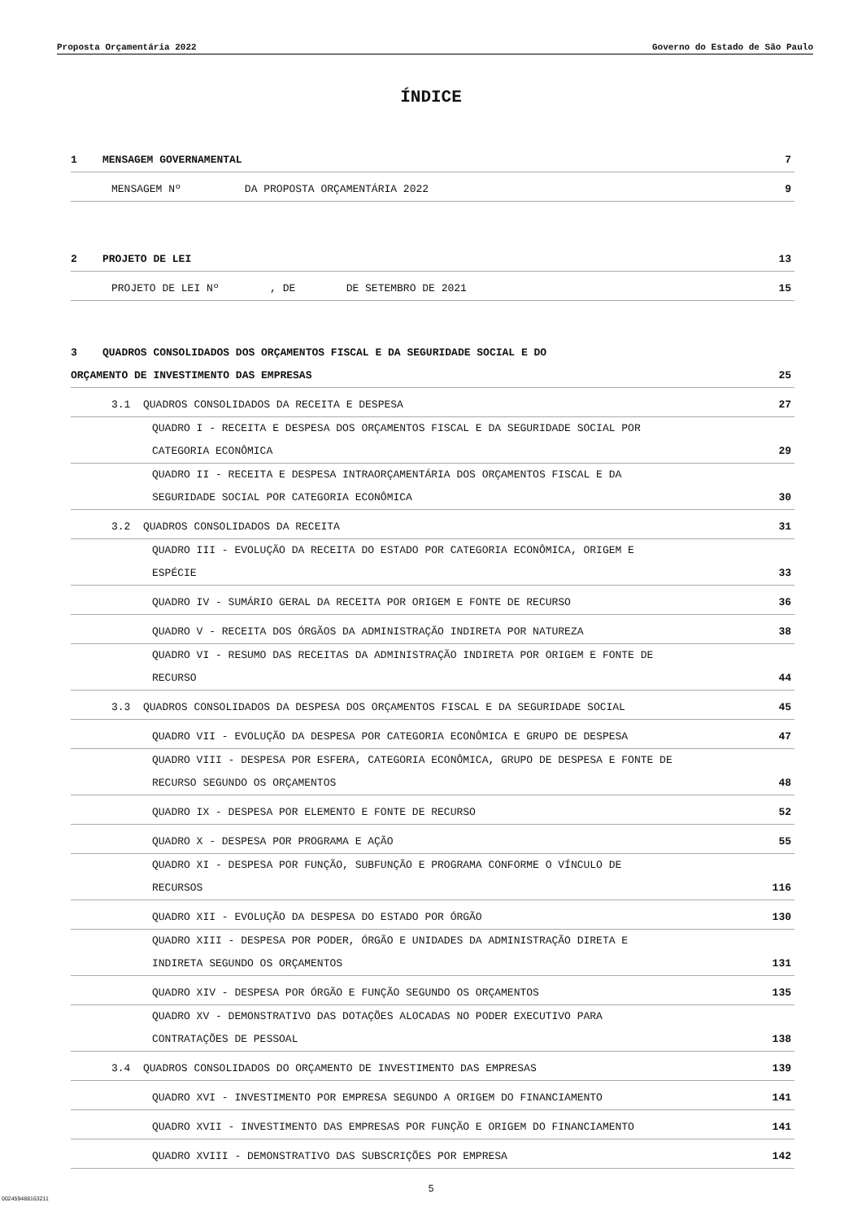Proposta Orçamentária 2022 Governo do Estado de São Paulo
ÍNDICE
1 MENSAGEM GOVERNAMENTAL 7
MENSAGEM Nº DA PROPOSTA ORÇAMENTÁRIA 2022 9
2 PROJETO DE LEI 13
PROJETO DE LEI Nº , DE DE SETEMBRO DE 2021 15
3 QUADROS CONSOLIDADOS DOS ORÇAMENTOS FISCAL E DA SEGURIDADE SOCIAL E DO
ORÇAMENTO DE INVESTIMENTO DAS EMPRESAS 25
3.1 QUADROS CONSOLIDADOS DA RECEITA E DESPESA 27
QUADRO I - RECEITA E DESPESA DOS ORÇAMENTOS FISCAL E DA SEGURIDADE SOCIAL POR
CATEGORIA ECONÔMICA 29
QUADRO II - RECEITA E DESPESA INTRAORÇAMENTÁRIA DOS ORÇAMENTOS FISCAL E DA
SEGURIDADE SOCIAL POR CATEGORIA ECONÔMICA 30
3.2 QUADROS CONSOLIDADOS DA RECEITA 31
QUADRO III - EVOLUÇÃO DA RECEITA DO ESTADO POR CATEGORIA ECONÔMICA, ORIGEM E
ESPÉCIE 33
QUADRO IV - SUMÁRIO GERAL DA RECEITA POR ORIGEM E FONTE DE RECURSO 36
QUADRO V - RECEITA DOS ÓRGÃOS DA ADMINISTRAÇÃO INDIRETA POR NATUREZA 38
QUADRO VI - RESUMO DAS RECEITAS DA ADMINISTRAÇÃO INDIRETA POR ORIGEM E FONTE DE
RECURSO 44
3.3 QUADROS CONSOLIDADOS DA DESPESA DOS ORÇAMENTOS FISCAL E DA SEGURIDADE SOCIAL 45
QUADRO VII - EVOLUÇÃO DA DESPESA POR CATEGORIA ECONÔMICA E GRUPO DE DESPESA 47
QUADRO VIII - DESPESA POR ESFERA, CATEGORIA ECONÔMICA, GRUPO DE DESPESA E FONTE DE
RECURSO SEGUNDO OS ORÇAMENTOS 48
QUADRO IX - DESPESA POR ELEMENTO E FONTE DE RECURSO 52
QUADRO X - DESPESA POR PROGRAMA E AÇÃO 55
QUADRO XI - DESPESA POR FUNÇÃO, SUBFUNÇÃO E PROGRAMA CONFORME O VÍNCULO DE
RECURSOS 116
QUADRO XII - EVOLUÇÃO DA DESPESA DO ESTADO POR ÓRGÃO 130
QUADRO XIII - DESPESA POR PODER, ÓRGÃO E UNIDADES DA ADMINISTRAÇÃO DIRETA E
INDIRETA SEGUNDO OS ORÇAMENTOS 131
QUADRO XIV - DESPESA POR ÓRGÃO E FUNÇÃO SEGUNDO OS ORÇAMENTOS 135
QUADRO XV - DEMONSTRATIVO DAS DOTAÇÕES ALOCADAS NO PODER EXECUTIVO PARA
CONTRATAÇÕES DE PESSOAL 138
3.4 QUADROS CONSOLIDADOS DO ORÇAMENTO DE INVESTIMENTO DAS EMPRESAS 139
QUADRO XVI - INVESTIMENTO POR EMPRESA SEGUNDO A ORIGEM DO FINANCIAMENTO 141
QUADRO XVII - INVESTIMENTO DAS EMPRESAS POR FUNÇÃO E ORIGEM DO FINANCIAMENTO 141
QUADRO XVIII - DEMONSTRATIVO DAS SUBSCRIÇÕES POR EMPRESA 142
5
002459488163211